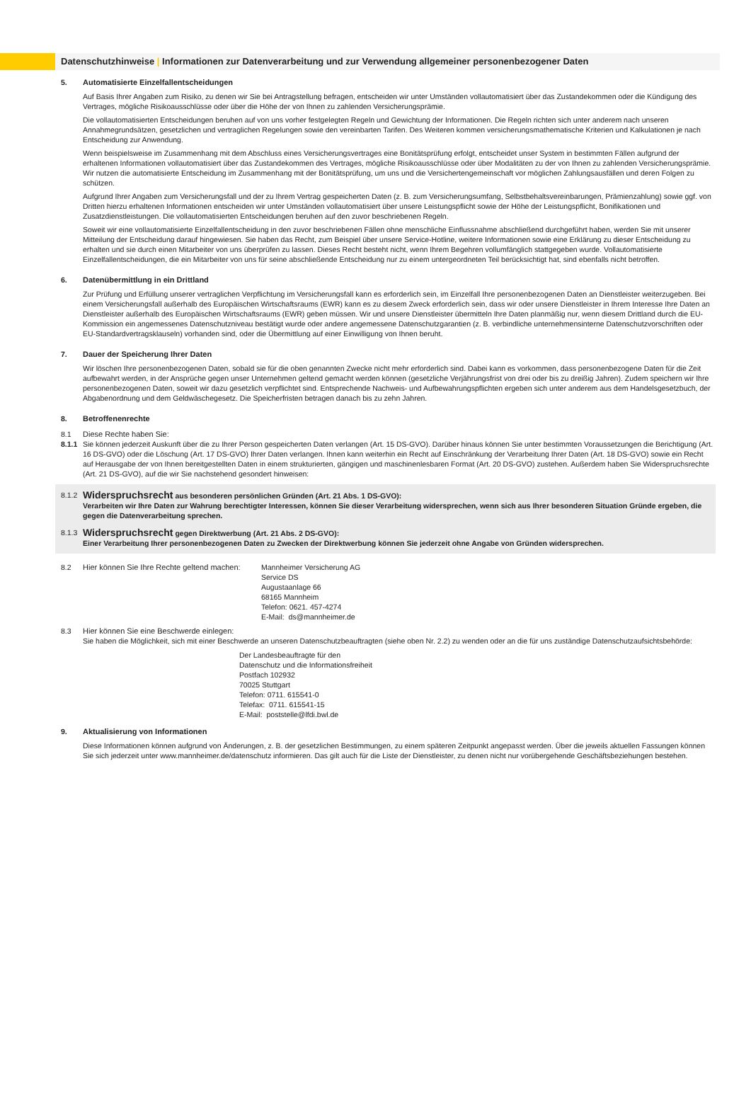Datenschutzhinweise | Informationen zur Datenverarbeitung und zur Verwendung allgemeiner personenbezogener Daten
5. Automatisierte Einzelfallentscheidungen
Auf Basis Ihrer Angaben zum Risiko, zu denen wir Sie bei Antragstellung befragen, entscheiden wir unter Umständen vollautomatisiert über das Zustandekommen oder die Kündigung des Vertrages, mögliche Risikoausschlüsse oder über die Höhe der von Ihnen zu zahlenden Versicherungsprämie.
Die vollautomatisierten Entscheidungen beruhen auf von uns vorher festgelegten Regeln und Gewichtung der Informationen. Die Regeln richten sich unter anderem nach unseren Annahmegrundsätzen, gesetzlichen und vertraglichen Regelungen sowie den vereinbarten Tarifen. Des Weiteren kommen versicherungsmathematische Kriterien und Kalkulationen je nach Entscheidung zur Anwendung.
Wenn beispielsweise im Zusammenhang mit dem Abschluss eines Versicherungsvertrages eine Bonitätsprüfung erfolgt, entscheidet unser System in bestimmten Fällen aufgrund der erhaltenen Informationen vollautomatisiert über das Zustandekommen des Vertrages, mögliche Risikoausschlüsse oder über Modalitäten zu der von Ihnen zu zahlenden Versicherungsprämie. Wir nutzen die automatisierte Entscheidung im Zusammenhang mit der Bonitätsprüfung, um uns und die Versichertengemeinschaft vor möglichen Zahlungs­ausfällen und deren Folgen zu schützen.
Aufgrund Ihrer Angaben zum Versicherungsfall und der zu Ihrem Vertrag gespeicherten Daten (z. B. zum Versicherungsumfang, Selbstbehaltsvereinbarungen, Prämienzahlung) sowie ggf. von Dritten hierzu erhaltenen Informationen entscheiden wir unter Umständen vollautomatisiert über unsere Leistungspflicht sowie der Höhe der Leistungspflicht, Bonifikationen und Zusatzdienstleistungen. Die vollautomatisierten Entscheidungen beruhen auf den zuvor beschriebenen Regeln.
Soweit wir eine vollautomatisierte Einzelfallentscheidung in den zuvor beschriebenen Fällen ohne menschliche Einflussnahme abschließend durchgeführt haben, werden Sie mit unserer Mitteilung der Entscheidung darauf hingewiesen. Sie haben das Recht, zum Beispiel über unsere Service-Hotline, weitere Informationen sowie eine Erklärung zu dieser Entscheidung zu erhalten und sie durch einen Mitarbeiter von uns überprüfen zu lassen. Dieses Recht besteht nicht, wenn Ihrem Begehren vollumfänglich stattgegeben wurde. Vollautomatisierte Einzelfallentscheidungen, die ein Mitarbeiter von uns für seine abschließende Entscheidung nur zu einem untergeordneten Teil berücksichtigt hat, sind ebenfalls nicht betroffen.
6. Datenübermittlung in ein Drittland
Zur Prüfung und Erfüllung unserer vertraglichen Verpflichtung im Versicherungsfall kann es erforderlich sein, im Einzelfall Ihre personenbezogenen Daten an Dienstleister weiterzugeben. Bei einem Versicherungsfall außerhalb des Europäischen Wirtschaftsraums (EWR) kann es zu diesem Zweck erforderlich sein, dass wir oder unsere Dienstleister in Ihrem Interesse Ihre Daten an Dienstleister außerhalb des Europäischen Wirtschaftsraums (EWR) geben müssen. Wir und unsere Dienstleister übermitteln Ihre Daten planmäßig nur, wenn diesem Drittland durch die EU-Kommission ein angemessenes Datenschutzniveau bestätigt wurde oder andere angemessene Datenschutzgarantien (z. B. verbindliche unternehmensinterne Datenschutz­vorschriften oder EU-Standardvertragsklauseln) vorhanden sind, oder die Übermittlung auf einer Einwilligung von Ihnen beruht.
7. Dauer der Speicherung Ihrer Daten
Wir löschen Ihre personenbezogenen Daten, sobald sie für die oben genannten Zwecke nicht mehr erforderlich sind. Dabei kann es vorkommen, dass personenbezogene Daten für die Zeit aufbewahrt werden, in der Ansprüche gegen unser Unternehmen geltend gemacht werden können (gesetzliche Verjährungsfrist von drei oder bis zu dreißig Jahren). Zudem speichern wir Ihre personenbezogenen Daten, soweit wir dazu gesetzlich verpflichtet sind. Entsprechende Nachweis- und Aufbewahrungspflichten ergeben sich unter anderem aus dem Handels­gesetzbuch, der Abgabenordnung und dem Geldwäschegesetz. Die Speicherfristen betragen danach bis zu zehn Jahren.
8. Betroffenenrechte
8.1 Diese Rechte haben Sie:
8.1.1
Sie können jederzeit Auskunft über die zu Ihrer Person gespeicherten Daten verlangen (Art. 15 DS-GVO). Darüber hinaus können Sie unter bestimmten Voraussetzungen die Berichtigung (Art. 16 DS-GVO) oder die Löschung (Art. 17 DS-GVO) Ihrer Daten verlangen. Ihnen kann weiterhin ein Recht auf Einschränkung der Verarbeitung Ihrer Daten (Art. 18 DS-GVO) sowie ein Recht auf Herausgabe der von Ihnen bereitgestellten Daten in einem strukturierten, gängigen und maschinenlesbaren Format (Art. 20 DS-GVO) zustehen. Außerdem haben Sie Widerspruchsrechte (Art. 21 DS-GVO), auf die wir Sie nachstehend gesondert hinweisen:
8.1.2
Widerspruchsrecht aus besonderen persönlichen Gründen (Art. 21 Abs. 1 DS-GVO):
Verarbeiten wir Ihre Daten zur Wahrung berechtigter Interessen, können Sie dieser Verarbeitung widersprechen, wenn sich aus Ihrer besonderen Situation Gründe ergeben, die gegen die Datenverarbeitung sprechen.
8.1.3
Widerspruchsrecht gegen Direktwerbung (Art. 21 Abs. 2 DS-GVO):
Einer Verarbeitung Ihrer personenbezogenen Daten zu Zwecken der Direktwerbung können Sie jederzeit ohne Angabe von Gründen widersprechen.
8.2 Hier können Sie Ihre Rechte geltend machen:
Mannheimer Versicherung AG
Service DS
Augustaanlage 66
68165 Mannheim
Telefon: 0621. 457-4274
E-Mail: ds@mannheimer.de
8.3 Hier können Sie eine Beschwerde einlegen:
Sie haben die Möglichkeit, sich mit einer Beschwerde an unseren Datenschutzbeauftragten (siehe oben Nr. 2.2) zu wenden oder an die für uns zuständige Datenschutzaufsichtsbehörde:
Der Landesbeauftragte für den
Datenschutz und die Informationsfreiheit
Postfach 102932
70025 Stuttgart
Telefon: 0711. 615541-0
Telefax: 0711. 615541-15
E-Mail: poststelle@lfdi.bwl.de
9. Aktualisierung von Informationen
Diese Informationen können aufgrund von Änderungen, z. B. der gesetzlichen Bestimmungen, zu einem späteren Zeitpunkt angepasst werden. Über die jeweils aktuellen Fassungen können Sie sich jederzeit unter www.mannheimer.de/datenschutz informieren. Das gilt auch für die Liste der Dienstleister, zu denen nicht nur vorübergehende Geschäftsbeziehungen bestehen.